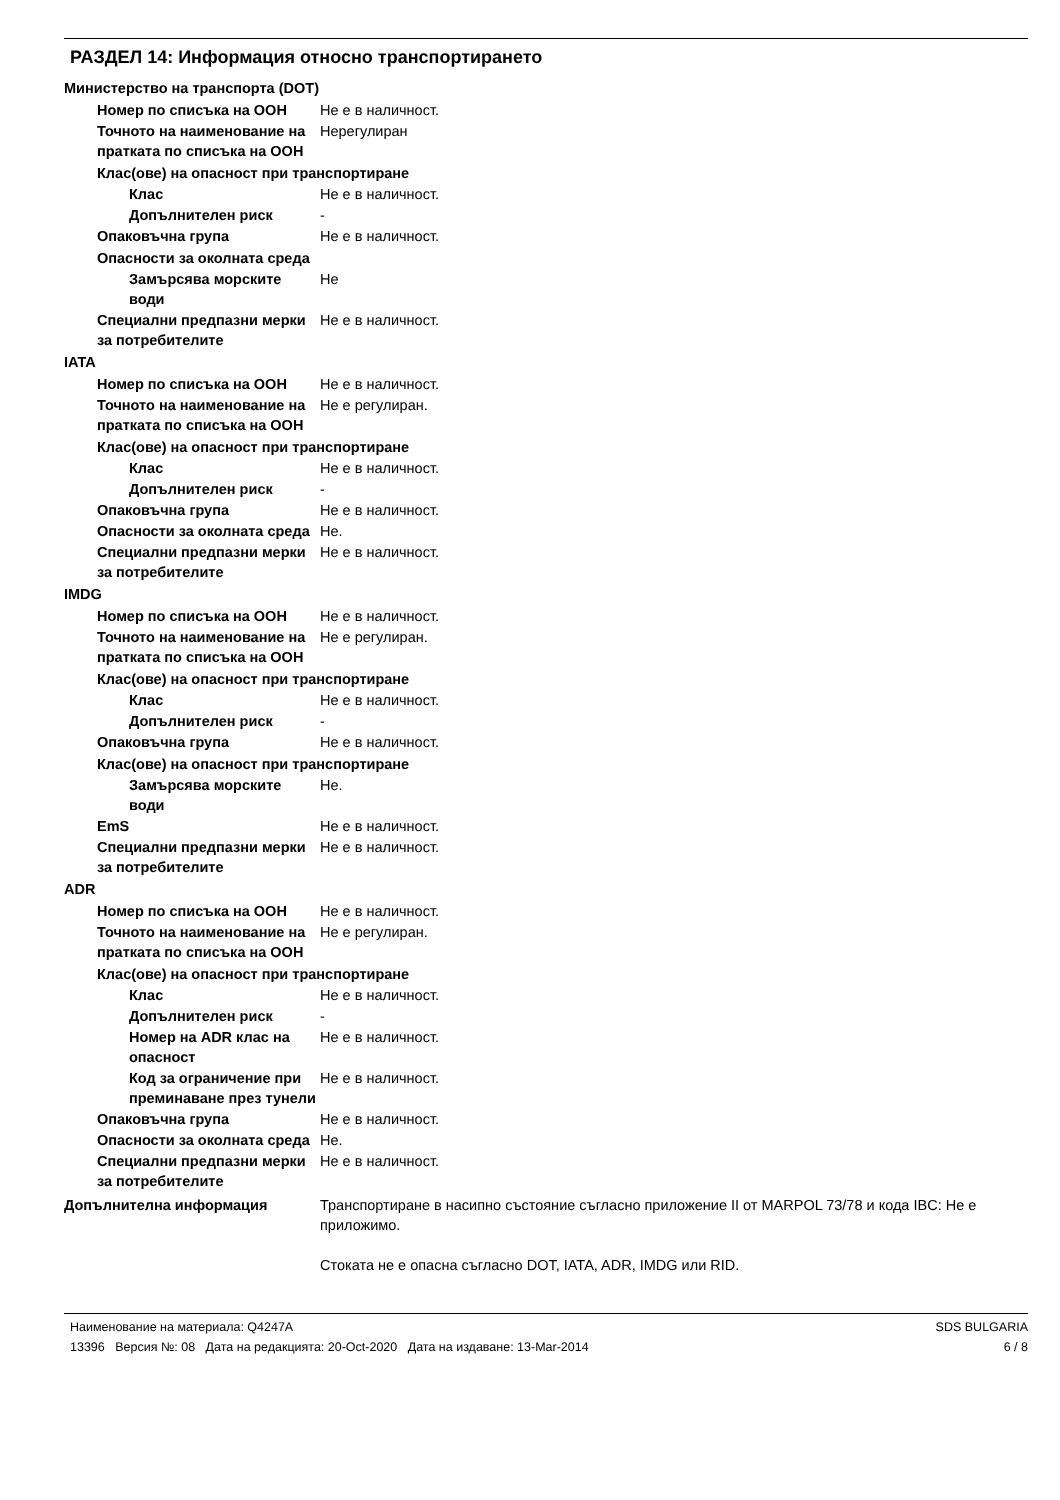РАЗДЕЛ 14: Информация относно транспортирането
Министерство на транспорта (DOT)
Номер по списъка на ООН Не е в наличност.
Точното на наименование на пратката по списъка на ООН
Нерегулиран
Клас(ове) на опасност при транспортиране
Клас Не е в наличност.
Допълнителен риск -
Опаковъчна група Не е в наличност.
Опасности за околната среда
Замърсява морските води
Не
Специални предпазни мерки за потребителите
Не е в наличност.
IATA
Номер по списъка на ООН Не е в наличност.
Точното на наименование на пратката по списъка на ООН
Не е регулиран.
Клас(ове) на опасност при транспортиране
Клас Не е в наличност.
Допълнителен риск -
Опаковъчна група Не е в наличност.
Опасности за околната среда
Не.
Специални предпазни мерки за потребителите
Не е в наличност.
IMDG
Номер по списъка на ООН Не е в наличност.
Точното на наименование на пратката по списъка на ООН
Не е регулиран.
Клас(ове) на опасност при транспортиране
Клас Не е в наличност.
Допълнителен риск -
Опаковъчна група Не е в наличност.
Клас(ове) на опасност при транспортиране
Замърсява морските води
Не.
EmS Не е в наличност.
Специални предпазни мерки за потребителите
Не е в наличност.
ADR
Номер по списъка на ООН Не е в наличност.
Точното на наименование на пратката по списъка на ООН
Не е регулиран.
Клас(ове) на опасност при транспортиране
Клас Не е в наличност.
Допълнителен риск -
Номер на ADR клас на опасност
Не е в наличност.
Код за ограничение при преминаване през тунели
Не е в наличност.
Опаковъчна група Не е в наличност.
Опасности за околната среда
Не.
Специални предпазни мерки за потребителите
Не е в наличност.
Допълнителна информация Транспортиране в насипно състояние съгласно приложение II от MARPOL 73/78 и кода IBC: Не е приложимо.
Стоката не е опасна съгласно DOT, IATA, ADR, IMDG или RID.
Наименование на материала: Q4247A SDS BULGARIA
13396 Версия №: 08 Дата на редакцията: 20-Oct-2020 Дата на издаване: 13-Mar-2014 6 / 8